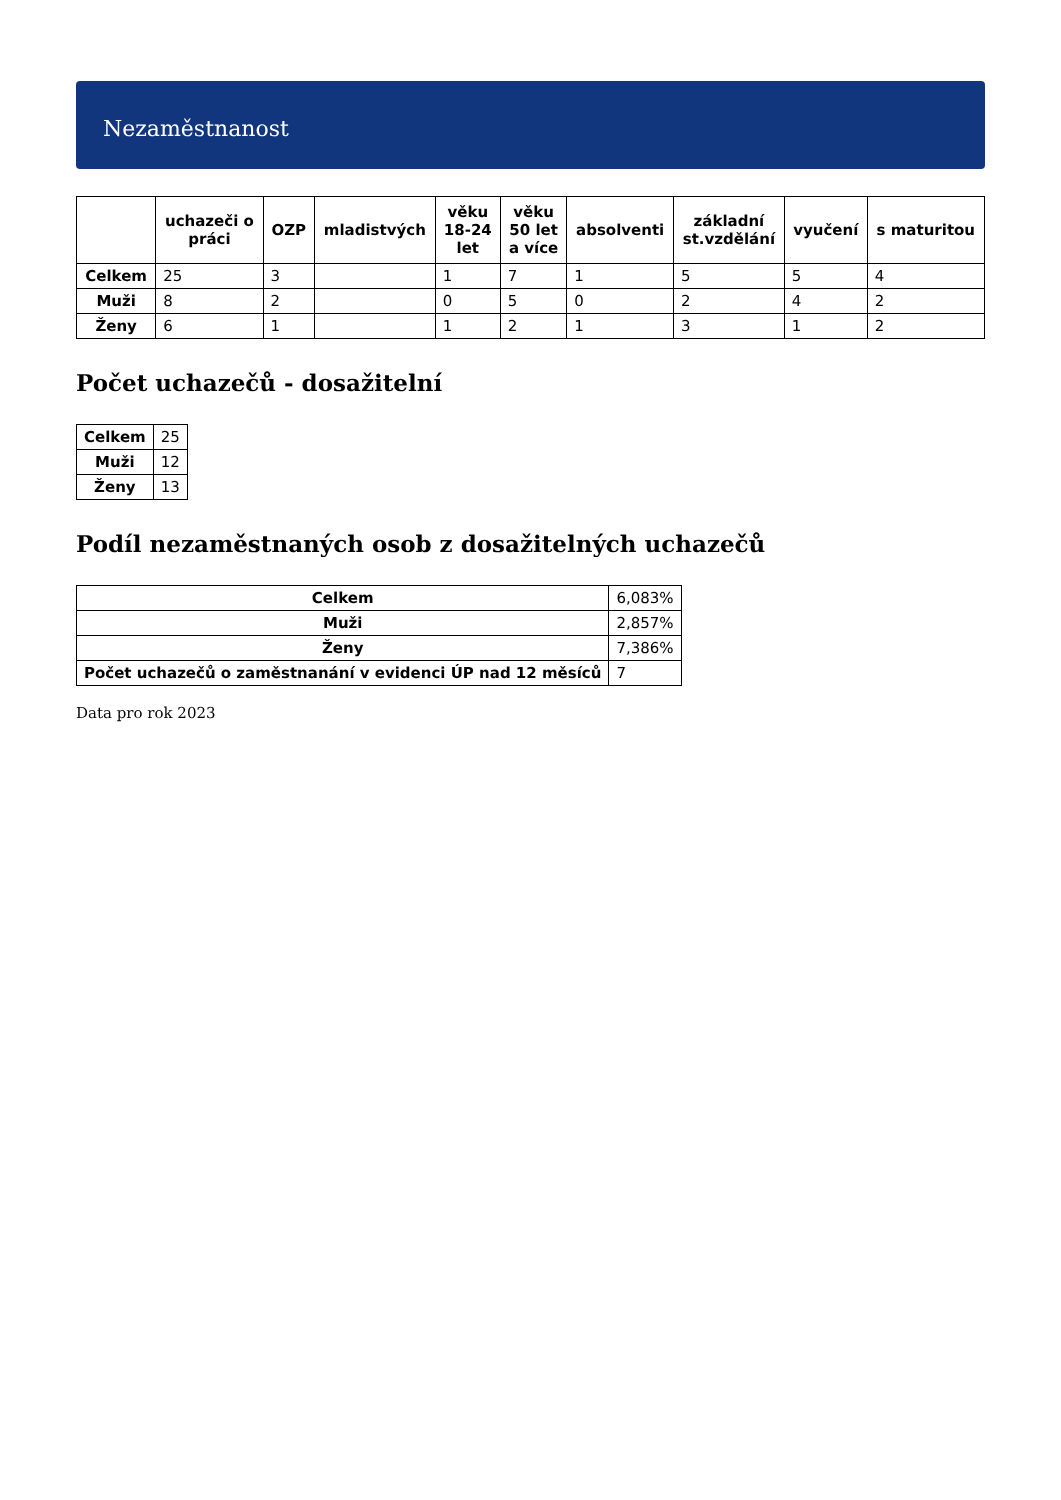Nezaměstnanost
| | uchazeči o práci | OZP | mladistvých | věku 18-24 let | věku 50 let a více | absolventi | základní st.vzdělání | vyučení | s maturitou |
| --- | --- | --- | --- | --- | --- | --- | --- | --- | --- |
| Celkem | 25 | 3 | | 1 | 7 | 1 | 5 | 5 | 4 |
| Muži | 8 | 2 | | 0 | 5 | 0 | 2 | 4 | 2 |
| Ženy | 6 | 1 | | 1 | 2 | 1 | 3 | 1 | 2 |
Počet uchazečů - dosažitelní
| Celkem | 25 |
| Muži | 12 |
| Ženy | 13 |
Podíl nezaměstnaných osob z dosažitelných uchazečů
| Celkem | 6,083% |
| Muži | 2,857% |
| Ženy | 7,386% |
| Počet uchazečů o zaměstnanání v evidenci ÚP nad 12 měsíců | 7 |
Data pro rok 2023